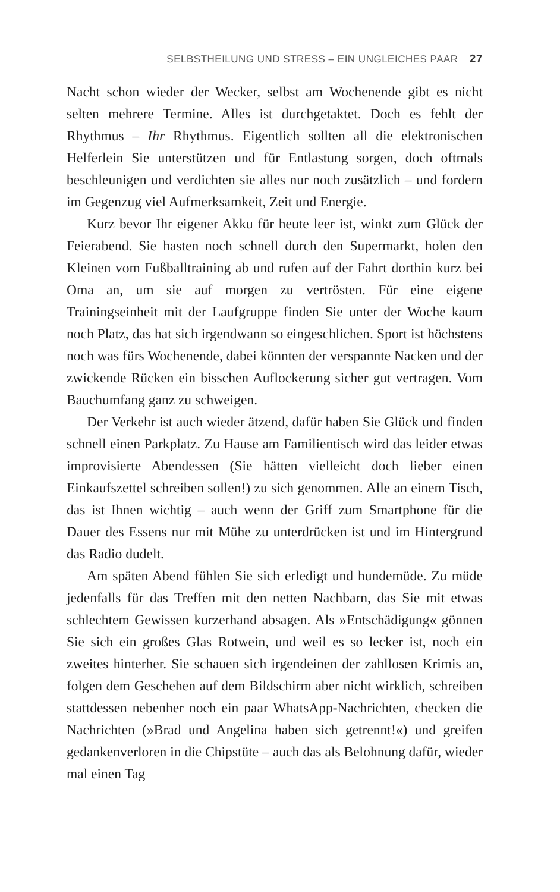SELBSTHEILUNG UND STRESS – EIN UNGLEICHES PAAR 27
Nacht schon wieder der Wecker, selbst am Wochenende gibt es nicht selten mehrere Termine. Alles ist durchgetaktet. Doch es fehlt der Rhythmus – Ihr Rhythmus. Eigentlich sollten all die elektronischen Helferlein Sie unterstützen und für Entlastung sorgen, doch oftmals beschleunigen und verdichten sie alles nur noch zusätzlich – und fordern im Gegenzug viel Aufmerksamkeit, Zeit und Energie.
Kurz bevor Ihr eigener Akku für heute leer ist, winkt zum Glück der Feierabend. Sie hasten noch schnell durch den Supermarkt, holen den Kleinen vom Fußballtraining ab und rufen auf der Fahrt dorthin kurz bei Oma an, um sie auf morgen zu vertrösten. Für eine eigene Trainingseinheit mit der Laufgruppe finden Sie unter der Woche kaum noch Platz, das hat sich irgendwann so eingeschlichen. Sport ist höchstens noch was fürs Wochenende, dabei könnten der verspannte Nacken und der zwickende Rücken ein bisschen Auflockerung sicher gut vertragen. Vom Bauchumfang ganz zu schweigen.
Der Verkehr ist auch wieder ätzend, dafür haben Sie Glück und finden schnell einen Parkplatz. Zu Hause am Familientisch wird das leider etwas improvisierte Abendessen (Sie hätten vielleicht doch lieber einen Einkaufszettel schreiben sollen!) zu sich genommen. Alle an einem Tisch, das ist Ihnen wichtig – auch wenn der Griff zum Smartphone für die Dauer des Essens nur mit Mühe zu unterdrücken ist und im Hintergrund das Radio dudelt.
Am späten Abend fühlen Sie sich erledigt und hundemüde. Zu müde jedenfalls für das Treffen mit den netten Nachbarn, das Sie mit etwas schlechtem Gewissen kurzerhand absagen. Als »Entschädigung« gönnen Sie sich ein großes Glas Rotwein, und weil es so lecker ist, noch ein zweites hinterher. Sie schauen sich irgendeinen der zahllosen Krimis an, folgen dem Geschehen auf dem Bildschirm aber nicht wirklich, schreiben stattdessen nebenher noch ein paar WhatsApp-Nachrichten, checken die Nachrichten (»Brad und Angelina haben sich getrennt!«) und greifen gedankenverloren in die Chipstüte – auch das als Belohnung dafür, wieder mal einen Tag